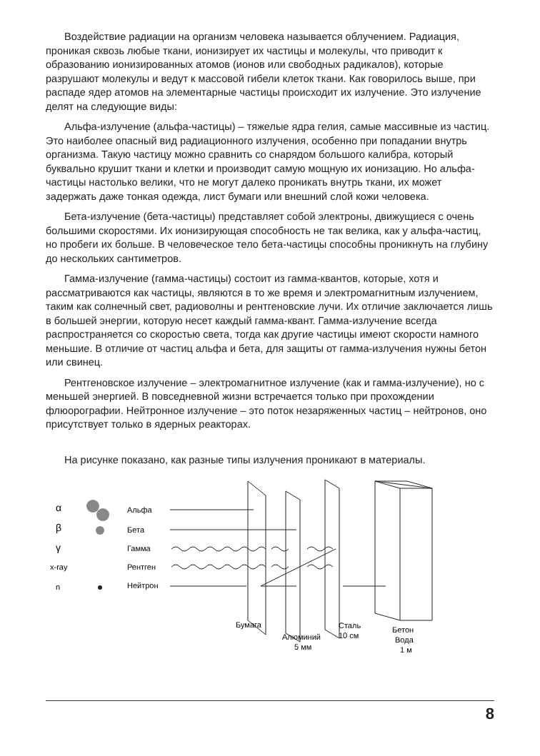Воздействие радиации на организм человека называется облучением. Радиация, проникая сквозь любые ткани, ионизирует их частицы и молекулы, что приводит к образованию ионизированных атомов (ионов или свободных радикалов), которые разрушают молекулы и ведут к массовой гибели клеток ткани. Как говорилось выше, при распаде ядер атомов на элементарные частицы происходит их излучение. Это излучение делят на следующие виды:
Альфа-излучение (альфа-частицы) – тяжелые ядра гелия, самые массивные из частиц. Это наиболее опасный вид радиационного излучения, особенно при попадании внутрь организма. Такую частицу можно сравнить со снарядом большого калибра, который буквально крушит ткани и клетки и производит самую мощную их ионизацию. Но альфа-частицы настолько велики, что не могут далеко проникать внутрь ткани, их может задержать даже тонкая одежда, лист бумаги или внешний слой кожи человека.
Бета-излучение (бета-частицы) представляет собой электроны, движущиеся с очень большими скоростями. Их ионизирующая способность не так велика, как у альфа-частиц, но пробеги их больше. В человеческое тело бета-частицы способны проникнуть на глубину до нескольких сантиметров.
Гамма-излучение (гамма-частицы) состоит из гамма-квантов, которые, хотя и рассматриваются как частицы, являются в то же время и электромагнитным излучением, таким как солнечный свет, радиоволны и рентгеновские лучи. Их отличие заключается лишь в большей энергии, которую несет каждый гамма-квант. Гамма-излучение всегда распространяется со скоростью света, тогда как другие частицы имеют скорости намного меньшие. В отличие от частиц альфа и бета, для защиты от гамма-излучения нужны бетон или свинец.
Рентгеновское излучение – электромагнитное излучение (как и гамма-излучение), но с меньшей энергией. В повседневной жизни встречается только при прохождении флюорографии. Нейтронное излучение – это поток незаряженных частиц – нейтронов, оно присутствует только в ядерных реакторах.
На рисунке показано, как разные типы излучения проникают в материалы.
α
β
γ
x-ray
n
Альфа
Бета
Гамма
Рентген
Нейтрон
Бумага
Алюминий
5 мм
Сталь
10 см
Бетон
Вода
1 м
8